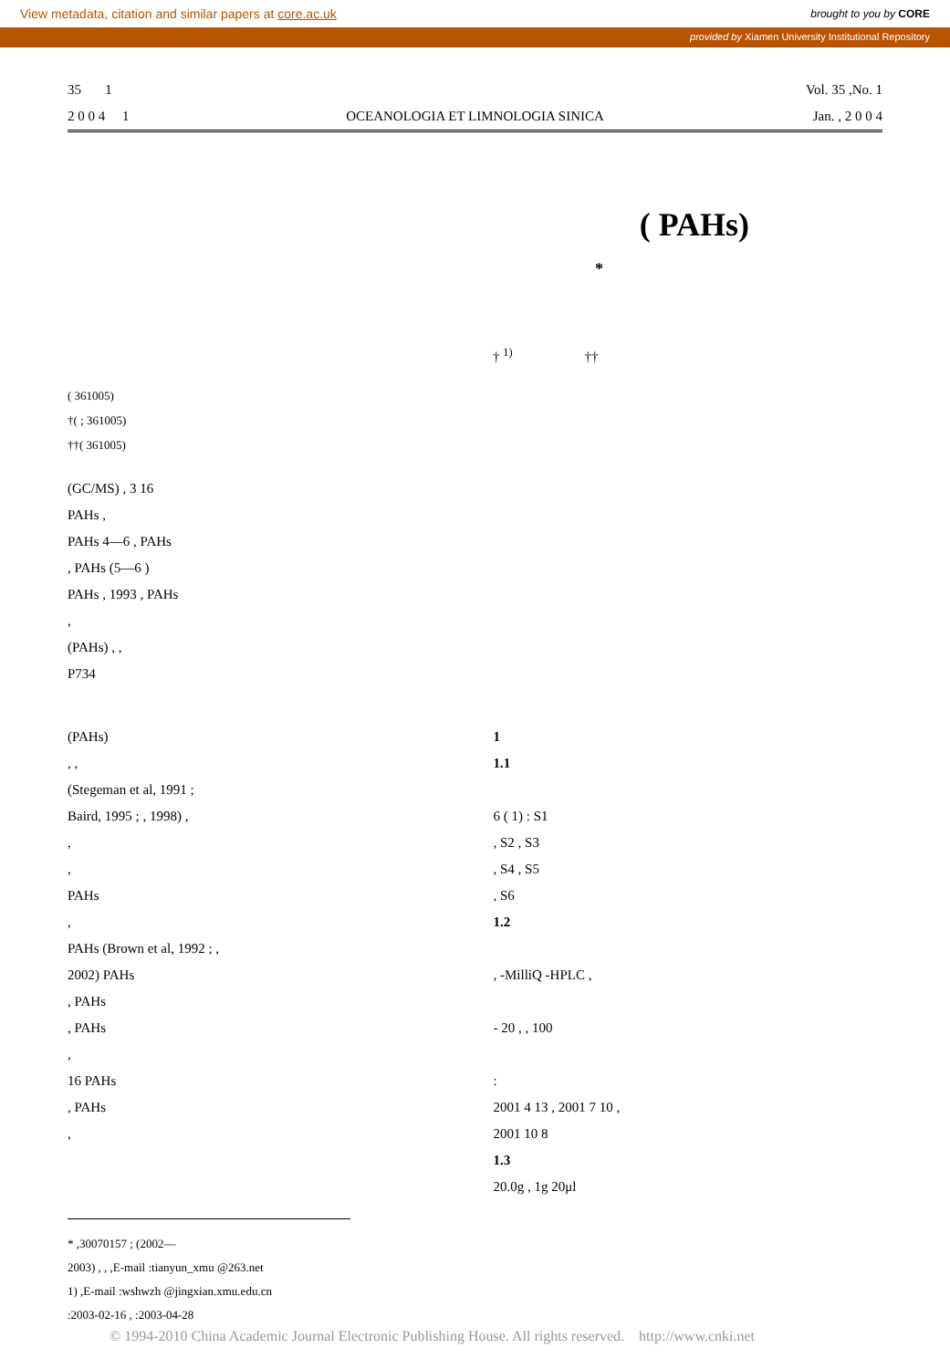View metadata, citation and similar papers at core.ac.uk brought to you by CORE
provided by Xiamen University Institutional Repository
35 1
Vol. 35 ,No. 1
2 0 0 4 1
OCEANOLOGIA ET LIMNOLOGIA SINICA
Jan. , 2 0 0 4
( PAHs)
*
† <sup>1)</sup> ††
( 361005)
†( ; 361005)
††( 361005)
(GC/MS) , 3 16
PAHs ,
PAHs 4—6 , PAHs
, PAHs (5—6 )
PAHs , 1993 , PAHs
,
(PAHs) , ,
P734
(PAHs)
, ,
(Stegeman et al, 1991 ;
Baird, 1995 ; , 1998) ,
,
,
PAHs
,
PAHs (Brown et al, 1992 ; ,
2002) PAHs
, PAHs
, PAHs
,
16 PAHs
, PAHs
,
1
1.1
6 ( 1) : S1
, S2 , S3
, S4 , S5
, S6
1.2
, -MilliQ -HPLC ,
- 20 , , 100
:
2001 4 13 , 2001 7 10 ,
2001 10 8
1.3
20.0g , 1g 20μl
* ,30070157 ; (2002—
2003) , , ,E-mail :tianyun_xmu @263.net
1) ,E-mail :wshwzh @jingxian.xmu.edu.cn
:2003-02-16 , :2003-04-28
© 1994-2010 China Academic Journal Electronic Publishing House. All rights reserved. http://www.cnki.net